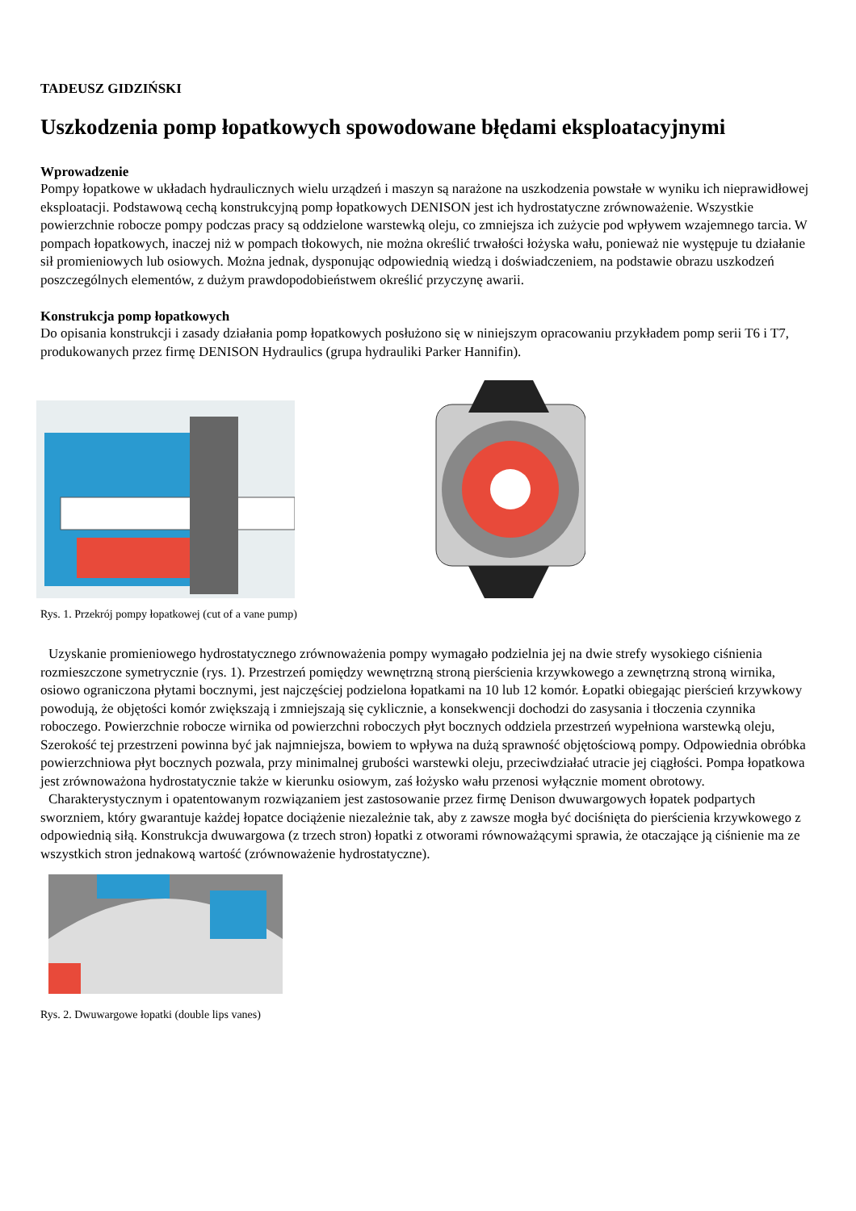TADEUSZ GIDZIŃSKI
Uszkodzenia pomp łopatkowych spowodowane błędami eksploatacyjnymi
Wprowadzenie
Pompy łopatkowe w układach hydraulicznych wielu urządzeń i maszyn są narażone na uszkodzenia powstałe w wyniku ich nieprawidłowej eksploatacji. Podstawową cechą konstrukcyjną pomp łopatkowych DENISON jest ich hydrostatyczne zrównoważenie. Wszystkie powierzchnie robocze pompy podczas pracy są oddzielone warstewką oleju, co zmniejsza ich zużycie pod wpływem wzajemnego tarcia. W pompach łopatkowych, inaczej niż w pompach tłokowych, nie można określić trwałości łożyska wału, ponieważ nie występuje tu działanie sił promieniowych lub osiowych. Można jednak, dysponując odpowiednią wiedzą i doświadczeniem, na podstawie obrazu uszkodzeń poszczególnych elementów, z dużym prawdopodobieństwem określić przyczynę awarii.
Konstrukcja pomp łopatkowych
Do opisania konstrukcji i zasady działania pomp łopatkowych posłużono się w niniejszym opracowaniu przykładem pomp serii T6 i T7, produkowanych przez firmę DENISON Hydraulics (grupa hydrauliki Parker Hannifin).
Rys. 1. Przekrój pompy łopatkowej (cut of a vane pump)
Uzyskanie promieniowego hydrostatycznego zrównoważenia pompy wymagało podzielnia jej na dwie strefy wysokiego ciśnienia rozmieszczone symetrycznie (rys. 1). Przestrzeń pomiędzy wewnętrzną stroną pierścienia krzywkowego a zewnętrzną stroną wirnika, osiowo ograniczona płytami bocznymi, jest najczęściej podzielona łopatkami na 10 lub 12 komór. Łopatki obiegając pierścień krzywkowy powodują, że objętości komór zwiększają i zmniejszają się cyklicznie, a konsekwencji dochodzi do zasysania i tłoczenia czynnika roboczego. Powierzchnie robocze wirnika od powierzchni roboczych płyt bocznych oddziela przestrzeń wypełniona warstewką oleju, Szerokość tej przestrzeni powinna być jak najmniejsza, bowiem to wpływa na dużą sprawność objętościową pompy. Odpowiednia obróbka powierzchniowa płyt bocznych pozwala, przy minimalnej grubości warstewki oleju, przeciwdziałać utracie jej ciągłości. Pompa łopatkowa jest zrównoważona hydrostatycznie także w kierunku osiowym, zaś łożysko wału przenosi wyłącznie moment obrotowy.
Charakterystycznym i opatentowanym rozwiązaniem jest zastosowanie przez firmę Denison dwuwargowych łopatek podpartych sworzniem, który gwarantuje każdej łopatce dociążenie niezależnie tak, aby z zawsze mogła być dociśnięta do pierścienia krzywkowego z odpowiednią siłą. Konstrukcja dwuwargowa (z trzech stron) łopatki z otworami równoważącymi sprawia, że otaczające ją ciśnienie ma ze wszystkich stron jednakową wartość (zrównoważenie hydrostatyczne).
Rys. 2. Dwuwargowe łopatki (double lips vanes)